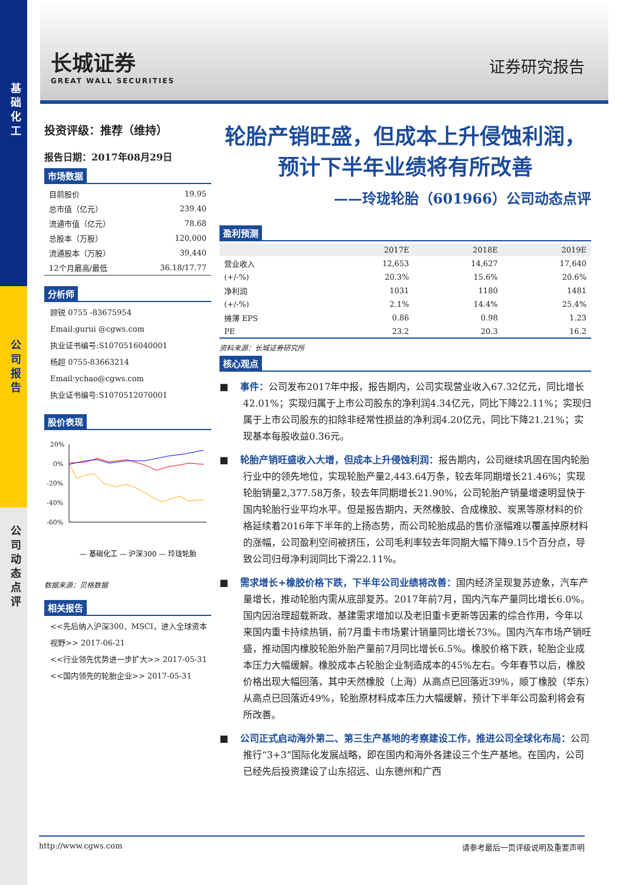基础化工
公司报告
公司动态点评
长城证券
GREAT WALL SECURITIES
证券研究报告
投资评级：推荐（维持）
报告日期：2017年08月29日
市场数据
| 目前股价 | 19.95 |
| 总市值（亿元） | 239.40 |
| 流通市值（亿元） | 78.68 |
| 总股本（万股） | 120,000 |
| 流通股本（万股） | 39,440 |
| 12个月最高/最低 | 36.18/17.77 |
分析师
顾锐 0755 -83675954
Email:gurui @cgws.com
执业证书编号:S1070516040001
杨超 0755-83663214
Email:ychao@cgws.com
执业证书编号:S1070512070001
股价表现
20%
0%
-20%
-40%
-60%
— 基础化工 — 沪深300 — 玲珑轮胎
数据来源：贝格数据
相关报告
<<先后纳入沪深300、MSCI，进入全球资本视野>> 2017-06-21
<<行业领先优势进一步扩大>> 2017-05-31
<<国内领先的轮胎企业>> 2017-05-31
轮胎产销旺盛，但成本上升侵蚀利润，
预计下半年业绩将有所改善
——玲珑轮胎（601966）公司动态点评
盈利预测
| | 2017E | 2018E | 2019E |
| --- | --- | --- | --- |
| 营业收入 | 12,653 | 14,627 | 17,640 |
| (+/-%) | 20.3% | 15.6% | 20.6% |
| 净利润 | 1031 | 1180 | 1481 |
| (+/-%) | 2.1% | 14.4% | 25.4% |
| 摊薄 EPS | 0.86 | 0.98 | 1.23 |
| PE | 23.2 | 20.3 | 16.2 |
资料来源：长城证券研究所
核心观点
■ 事件：公司发布2017年中报，报告期内，公司实现营业收入67.32亿元，同比增长42.01%；实现归属于上市公司股东的净利润4.34亿元，同比下降22.11%；实现归属于上市公司股东的扣除非经常性损益的净利润4.20亿元，同比下降21.21%；实现基本每股收益0.36元。
■ 轮胎产销旺盛收入大增，但成本上升侵蚀利润：报告期内，公司继续巩固在国内轮胎行业中的领先地位，实现轮胎产量2,443.64万条，较去年同期增长21.46%；实现轮胎销量2,377.58万条，较去年同期增长21.90%，公司轮胎产销量增速明显快于国内轮胎行业平均水平。但是报告期内，天然橡胶、合成橡胶、炭黑等原材料的价格延续着2016年下半年的上扬态势，而公司轮胎成品的售价涨幅难以覆盖掉原材料的涨幅，公司盈利空间被挤压，公司毛利率较去年同期大幅下降9.15个百分点，导致公司归母净利润同比下滑22.11%。
■ 需求增长+橡胶价格下跌，下半年公司业绩将改善：国内经济呈现复苏迹象，汽车产量增长，推动轮胎内需从底部复苏。2017年前7月，国内汽车产量同比增长6.0%。国内因治理超载新政、基建需求增加以及老旧重卡更新等因素的综合作用，今年以来国内重卡持续热销，前7月重卡市场累计销量同比增长73%。国内汽车市场产销旺盛，推动国内橡胶轮胎外胎产量前7月同比增长6.5%。橡胶价格下跌，轮胎企业成本压力大幅缓解。橡胶成本占轮胎企业制造成本的45%左右。今年春节以后，橡胶价格出现大幅回落，其中天然橡胶（上海）从高点已回落近39%，顺丁橡胶（华东）从高点已回落近49%，轮胎原材料成本压力大幅缓解，预计下半年公司盈利将会有所改善。
■ 公司正式启动海外第二、第三生产基地的考察建设工作，推进公司全球化布局：公司推行“3+3”国际化发展战略，即在国内和海外各建设三个生产基地。在国内，公司已经先后投资建设了山东招远、山东德州和广西
http://www.cgws.com 请参考最后一页评级说明及重要声明